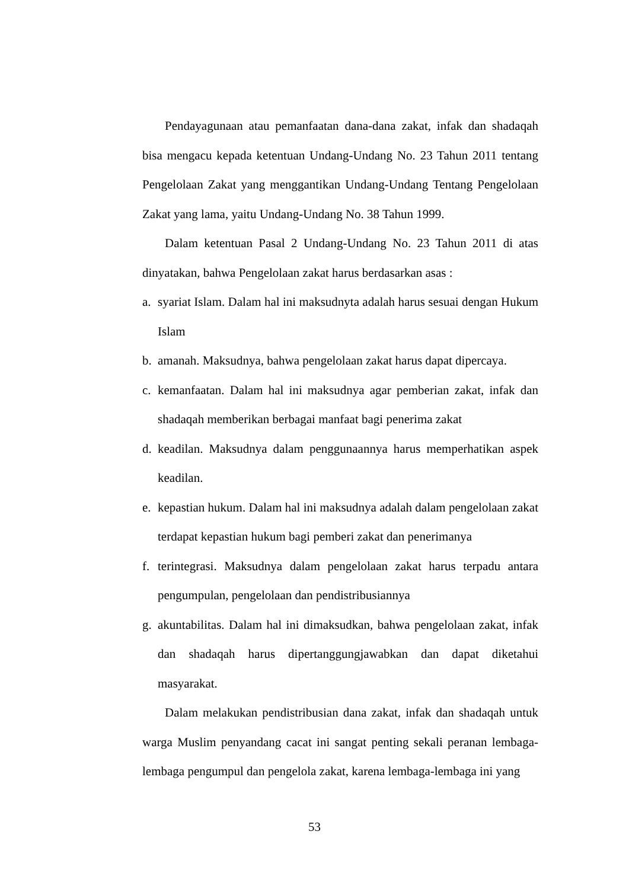Pendayagunaan atau pemanfaatan dana-dana zakat, infak dan shadaqah bisa mengacu kepada ketentuan Undang-Undang No. 23 Tahun 2011 tentang Pengelolaan Zakat yang menggantikan Undang-Undang Tentang Pengelolaan Zakat yang lama, yaitu Undang-Undang No. 38 Tahun 1999.
Dalam ketentuan Pasal 2 Undang-Undang No. 23 Tahun 2011 di atas dinyatakan, bahwa Pengelolaan zakat harus berdasarkan asas :
a. syariat Islam. Dalam hal ini maksudnyta adalah harus sesuai dengan Hukum Islam
b. amanah. Maksudnya, bahwa pengelolaan zakat harus dapat dipercaya.
c. kemanfaatan. Dalam hal ini maksudnya agar pemberian zakat, infak dan shadaqah memberikan berbagai manfaat bagi penerima zakat
d. keadilan. Maksudnya dalam penggunaannya harus memperhatikan aspek keadilan.
e. kepastian hukum. Dalam hal ini maksudnya adalah dalam pengelolaan zakat terdapat kepastian hukum bagi pemberi zakat dan penerimanya
f. terintegrasi. Maksudnya dalam pengelolaan zakat harus terpadu antara pengumpulan, pengelolaan dan pendistribusiannya
g. akuntabilitas. Dalam hal ini dimaksudkan, bahwa pengelolaan zakat, infak dan shadaqah harus dipertanggungjawabkan dan dapat diketahui masyarakat.
Dalam melakukan pendistribusian dana zakat, infak dan shadaqah untuk warga Muslim penyandang cacat ini sangat penting sekali peranan lembaga-lembaga pengumpul dan pengelola zakat, karena lembaga-lembaga ini yang
53